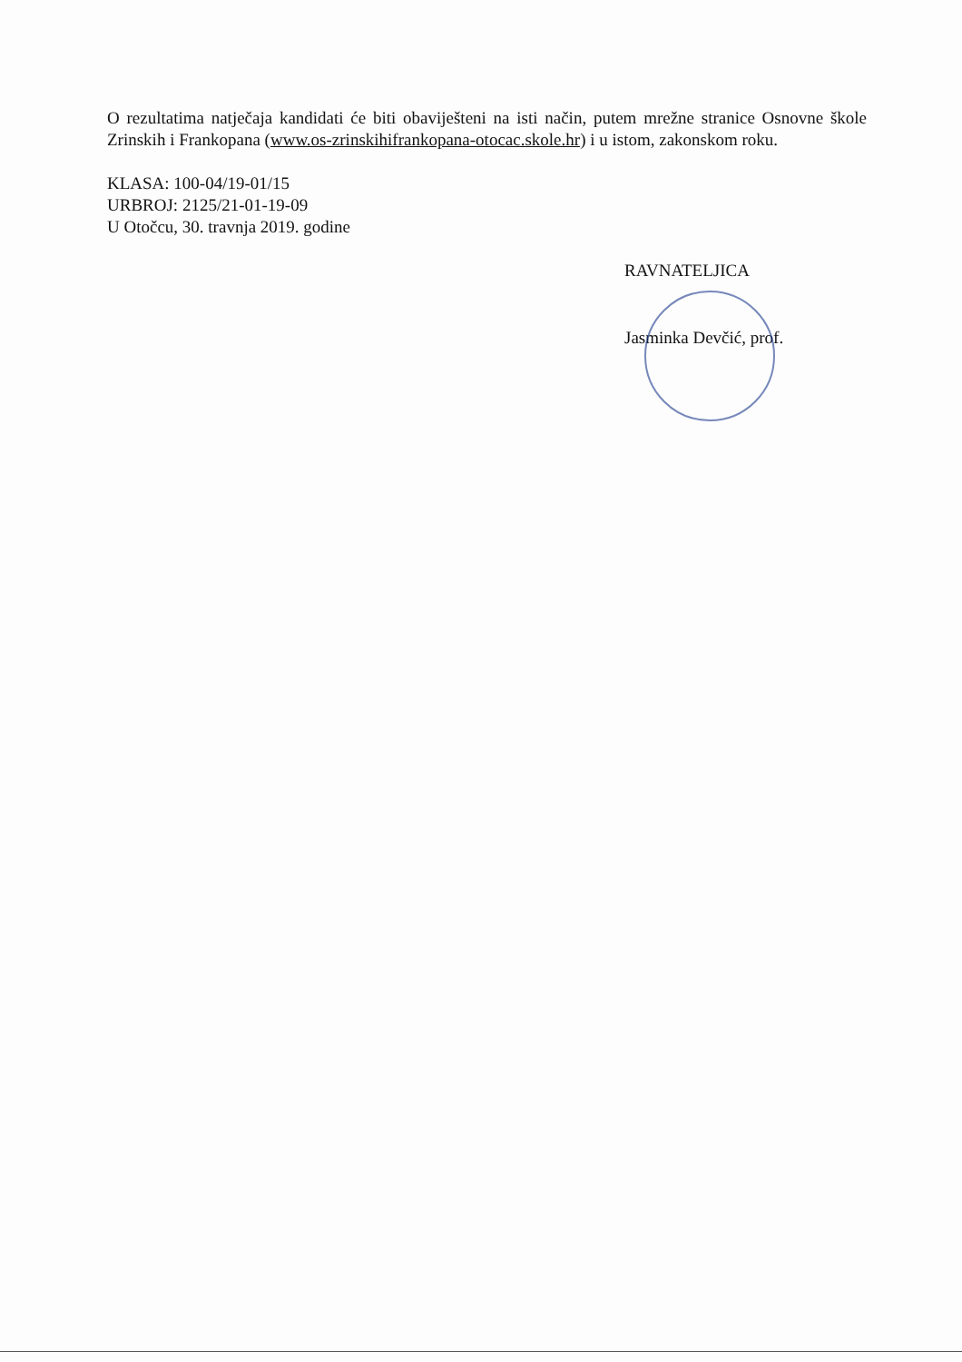O rezultatima natječaja kandidati će biti obaviješteni na isti način, putem mrežne stranice Osnovne škole Zrinskih i Frankopana (www.os-zrinskihifrankopana-otocac.skole.hr) i u istom, zakonskom roku.
KLASA: 100-04/19-01/15
URBROJ: 2125/21-01-19-09
U Otočcu, 30. travnja 2019. godine
RAVNATELJICA
Jasminka Devčić, prof.